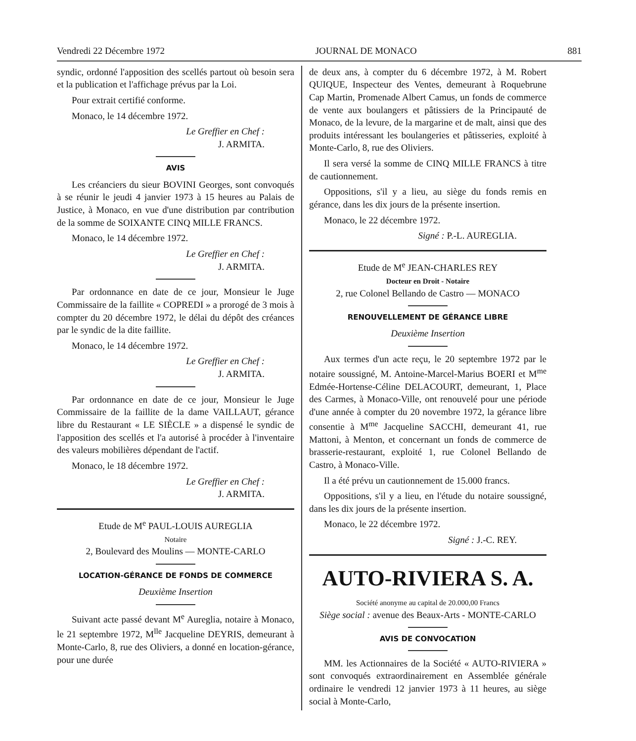Vendredi 22 Décembre 1972 JOURNAL DE MONACO 881
syndic, ordonné l'apposition des scellés partout où besoin sera et la publication et l'affichage prévus par la Loi.
Pour extrait certifié conforme.
Monaco, le 14 décembre 1972.
Le Greffier en Chef :
J. ARMITA.
AVIS
Les créanciers du sieur BOVINI Georges, sont convoqués à se réunir le jeudi 4 janvier 1973 à 15 heures au Palais de Justice, à Monaco, en vue d'une distribution par contribution de la somme de SOIXANTE CINQ MILLE FRANCS.
Monaco, le 14 décembre 1972.
Le Greffier en Chef :
J. ARMITA.
Par ordonnance en date de ce jour, Monsieur le Juge Commissaire de la faillite « COPREDI » a prorogé de 3 mois à compter du 20 décembre 1972, le délai du dépôt des créances par le syndic de la dite faillite.
Monaco, le 14 décembre 1972.
Le Greffier en Chef :
J. ARMITA.
Par ordonnance en date de ce jour, Monsieur le Juge Commissaire de la faillite de la dame VAILLAUT, gérance libre du Restaurant « LE SIÈCLE » a dispensé le syndic de l'apposition des scellés et l'a autorisé à procéder à l'inventaire des valeurs mobilières dépendant de l'actif.
Monaco, le 18 décembre 1972.
Le Greffier en Chef :
J. ARMITA.
Etude de M<sup>e</sup> PAUL-LOUIS AUREGLIA
Notaire
2, Boulevard des Moulins — MONTE-CARLO
LOCATION-GÉRANCE DE FONDS DE COMMERCE
Deuxième Insertion
Suivant acte passé devant M<sup>e</sup> Aureglia, notaire à Monaco, le 21 septembre 1972, M<sup>lle</sup> Jacqueline DEYRIS, demeurant à Monte-Carlo, 8, rue des Oliviers, a donné en location-gérance, pour une durée
de deux ans, à compter du 6 décembre 1972, à M. Robert QUIQUE, Inspecteur des Ventes, demeurant à Roquebrune Cap Martin, Promenade Albert Camus, un fonds de commerce de vente aux boulangers et pâtissiers de la Principauté de Monaco, de la levure, de la margarine et de malt, ainsi que des produits intéressant les boulangeries et pâtisseries, exploité à Monte-Carlo, 8, rue des Oliviers.
Il sera versé la somme de CINQ MILLE FRANCS à titre de cautionnement.
Oppositions, s'il y a lieu, au siège du fonds remis en gérance, dans les dix jours de la présente insertion.
Monaco, le 22 décembre 1972.
Signé : P.-L. AUREGLIA.
Etude de M<sup>e</sup> JEAN-CHARLES REY
Docteur en Droit - Notaire
2, rue Colonel Bellando de Castro — MONACO
RENOUVELLEMENT DE GÉRANCE LIBRE
Deuxième Insertion
Aux termes d'un acte reçu, le 20 septembre 1972 par le notaire soussigné, M. Antoine-Marcel-Marius BOERI et M<sup>me</sup> Edmée-Hortense-Céline DELACOURT, demeurant, 1, Place des Carmes, à Monaco-Ville, ont renouvelé pour une période d'une année à compter du 20 novembre 1972, la gérance libre consentie à M<sup>me</sup> Jacqueline SACCHI, demeurant 41, rue Mattoni, à Menton, et concernant un fonds de commerce de brasserie-restaurant, exploité 1, rue Colonel Bellando de Castro, à Monaco-Ville.
Il a été prévu un cautionnement de 15.000 francs.
Oppositions, s'il y a lieu, en l'étude du notaire soussigné, dans les dix jours de la présente insertion.
Monaco, le 22 décembre 1972.
Signé : J.-C. REY.
AUTO-RIVIERA S. A.
Société anonyme au capital de 20.000,00 Francs
Siège social : avenue des Beaux-Arts - MONTE-CARLO
AVIS DE CONVOCATION
MM. les Actionnaires de la Société « AUTO-RIVIERA » sont convoqués extraordinairement en Assemblée générale ordinaire le vendredi 12 janvier 1973 à 11 heures, au siège social à Monte-Carlo,